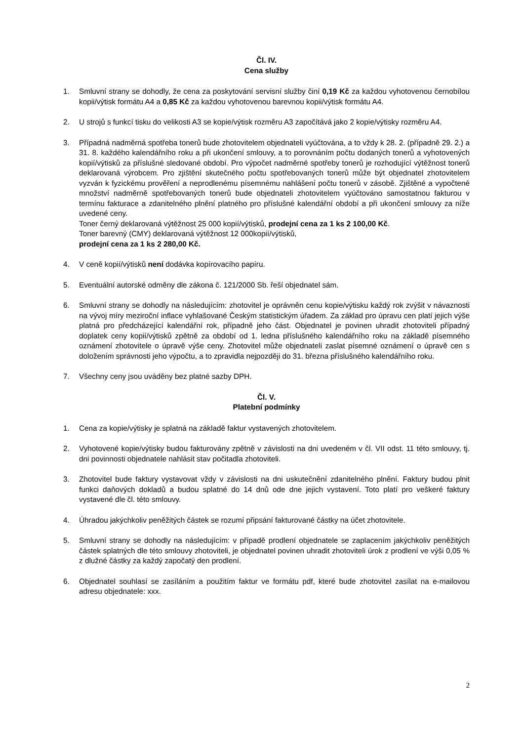Čl. IV.
Cena služby
1. Smluvní strany se dohodly, že cena za poskytování servisní služby činí 0,19 Kč za každou vyhotovenou černobílou kopii/výtisk formátu A4 a 0,85 Kč za každou vyhotovenou barevnou kopii/výtisk formátu A4.
2. U strojů s funkcí tisku do velikosti A3 se kopie/výtisk rozměru A3 započítává jako 2 kopie/výtisky rozměru A4.
3. Případná nadměrná spotřeba tonerů bude zhotovitelem objednateli vyúčtována, a to vždy k 28. 2. (případně 29. 2.) a 31. 8. každého kalendářního roku a při ukončení smlouvy, a to porovnáním počtu dodaných tonerů a vyhotovených kopií/výtisků za příslušné sledované období. Pro výpočet nadměrné spotřeby tonerů je rozhodující výtěžnost tonerů deklarovaná výrobcem. Pro zjištění skutečného počtu spotřebovaných tonerů může být objednatel zhotovitelem vyzván k fyzickému prověření a neprodlenému písemnému nahlášení počtu tonerů v zásobě. Zjištěné a vypočtené množství nadměrně spotřebovaných tonerů bude objednateli zhotovitelem vyúčtováno samostatnou fakturou v termínu fakturace a zdanitelného plnění platného pro příslušné kalendářní období a při ukončení smlouvy za níže uvedené ceny.
Toner černý deklarovaná výtěžnost 25 000 kopií/výtisků, prodejní cena za 1 ks 2 100,00 Kč.
Toner barevný (CMY) deklarovaná výtěžnost 12 000kopií/výtisků,
prodejní cena za 1 ks 2 280,00 Kč.
4. V ceně kopií/výtisků není dodávka kopírovacího papíru.
5. Eventuální autorské odměny dle zákona č. 121/2000 Sb. řeší objednatel sám.
6. Smluvní strany se dohodly na následujícím: zhotovitel je oprávněn cenu kopie/výtisku každý rok zvýšit v návaznosti na vývoj míry meziroční inflace vyhlašované Českým statistickým úřadem. Za základ pro úpravu cen platí jejich výše platná pro předcházející kalendářní rok, případně jeho část. Objednatel je povinen uhradit zhotoviteli případný doplatek ceny kopií/výtisků zpětně za období od 1. ledna příslušného kalendářního roku na základě písemného oznámení zhotovitele o úpravě výše ceny. Zhotovitel může objednateli zaslat písemné oznámení o úpravě cen s doložením správnosti jeho výpočtu, a to zpravidla nejpozději do 31. března příslušného kalendářního roku.
7. Všechny ceny jsou uváděny bez platné sazby DPH.
Čl. V.
Platební podmínky
1. Cena za kopie/výtisky je splatná na základě faktur vystavených zhotovitelem.
2. Vyhotovené kopie/výtisky budou fakturovány zpětně v závislosti na dni uvedeném v čl. VII odst. 11 této smlouvy, tj. dni povinnosti objednatele nahlásit stav počitadla zhotoviteli.
3. Zhotovitel bude faktury vystavovat vždy v závislosti na dni uskutečnění zdanitelného plnění. Faktury budou plnit funkci daňových dokladů a budou splatné do 14 dnů ode dne jejich vystavení. Toto platí pro veškeré faktury vystavené dle čl. této smlouvy.
4. Úhradou jakýchkoliv peněžitých částek se rozumí připsání fakturované částky na účet zhotovitele.
5. Smluvní strany se dohodly na následujícím: v případě prodlení objednatele se zaplacením jakýchkoliv peněžitých částek splatných dle této smlouvy zhotoviteli, je objednatel povinen uhradit zhotoviteli úrok z prodlení ve výši 0,05 % z dlužné částky za každý započatý den prodlení.
6. Objednatel souhlasí se zasíláním a použitím faktur ve formátu pdf, které bude zhotovitel zasílat na e-mailovou adresu objednatele: xxx.
2